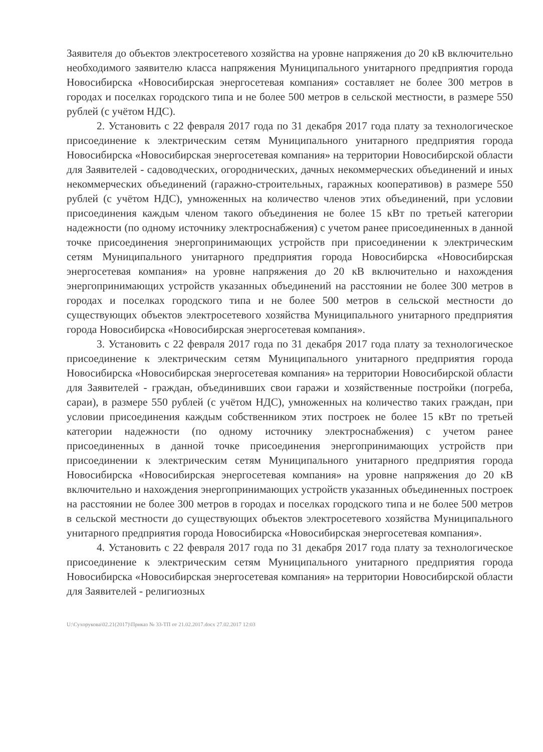Заявителя до объектов электросетевого хозяйства на уровне напряжения до 20 кВ включительно необходимого заявителю класса напряжения Муниципального унитарного предприятия города Новосибирска «Новосибирская энергосетевая компания» составляет не более 300 метров в городах и поселках городского типа и не более 500 метров в сельской местности, в размере 550 рублей (с учётом НДС).
2. Установить с 22 февраля 2017 года по 31 декабря 2017 года плату за технологическое присоединение к электрическим сетям Муниципального унитарного предприятия города Новосибирска «Новосибирская энергосетевая компания» на территории Новосибирской области для Заявителей - садоводческих, огороднических, дачных некоммерческих объединений и иных некоммерческих объединений (гаражно-строительных, гаражных кооперативов) в размере 550 рублей (с учётом НДС), умноженных на количество членов этих объединений, при условии присоединения каждым членом такого объединения не более 15 кВт по третьей категории надежности (по одному источнику электроснабжения) с учетом ранее присоединенных в данной точке присоединения энергопринимающих устройств при присоединении к электрическим сетям Муниципального унитарного предприятия города Новосибирска «Новосибирская энергосетевая компания» на уровне напряжения до 20 кВ включительно и нахождения энергопринимающих устройств указанных объединений на расстоянии не более 300 метров в городах и поселках городского типа и не более 500 метров в сельской местности до существующих объектов электросетевого хозяйства Муниципального унитарного предприятия города Новосибирска «Новосибирская энергосетевая компания».
3. Установить с 22 февраля 2017 года по 31 декабря 2017 года плату за технологическое присоединение к электрическим сетям Муниципального унитарного предприятия города Новосибирска «Новосибирская энергосетевая компания» на территории Новосибирской области для Заявителей - граждан, объединивших свои гаражи и хозяйственные постройки (погреба, сараи), в размере 550 рублей (с учётом НДС), умноженных на количество таких граждан, при условии присоединения каждым собственником этих построек не более 15 кВт по третьей категории надежности (по одному источнику электроснабжения) с учетом ранее присоединенных в данной точке присоединения энергопринимающих устройств при присоединении к электрическим сетям Муниципального унитарного предприятия города Новосибирска «Новосибирская энергосетевая компания» на уровне напряжения до 20 кВ включительно и нахождения энергопринимающих устройств указанных объединенных построек на расстоянии не более 300 метров в городах и поселках городского типа и не более 500 метров в сельской местности до существующих объектов электросетевого хозяйства Муниципального унитарного предприятия города Новосибирска «Новосибирская энергосетевая компания».
4. Установить с 22 февраля 2017 года по 31 декабря 2017 года плату за технологическое присоединение к электрическим сетям Муниципального унитарного предприятия города Новосибирска «Новосибирская энергосетевая компания» на территории Новосибирской области для Заявителей - религиозных
U:\Сухорукова\02.21(2017)\Приказ № 33-ТП от 21.02.2017.docx 27.02.2017 12:03